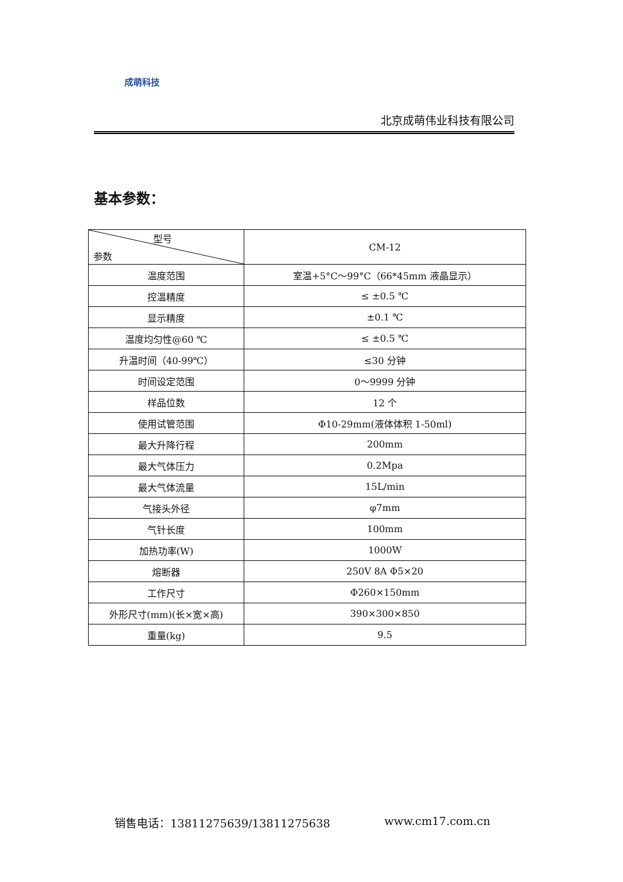成萌科技
北京成萌伟业科技有限公司
基本参数：
| 型号 参数 | CM-12 |
| --- | --- |
| 温度范围 | 室温+5°C～99°C（66*45mm 液晶显示） |
| 控温精度 | ≤ ±0.5 ℃ |
| 显示精度 | ±0.1 ℃ |
| 温度均匀性@60 ℃ | ≤ ±0.5 ℃ |
| 升温时间（40-99℃） | ≤30 分钟 |
| 时间设定范围 | 0～9999 分钟 |
| 样品位数 | 12 个 |
| 使用试管范围 | Φ10-29mm(液体体积 1-50ml) |
| 最大升降行程 | 200mm |
| 最大气体压力 | 0.2Mpa |
| 最大气体流量 | 15L/min |
| 气接头外径 | φ7mm |
| 气针长度 | 100mm |
| 加热功率(W) | 1000W |
| 熔断器 | 250V 8A Φ5×20 |
| 工作尺寸 | Φ260×150mm |
| 外形尺寸(mm)(长×宽×高) | 390×300×850 |
| 重量(kg) | 9.5 |
销售电话：13811275639/13811275638 www.cm17.com.cn